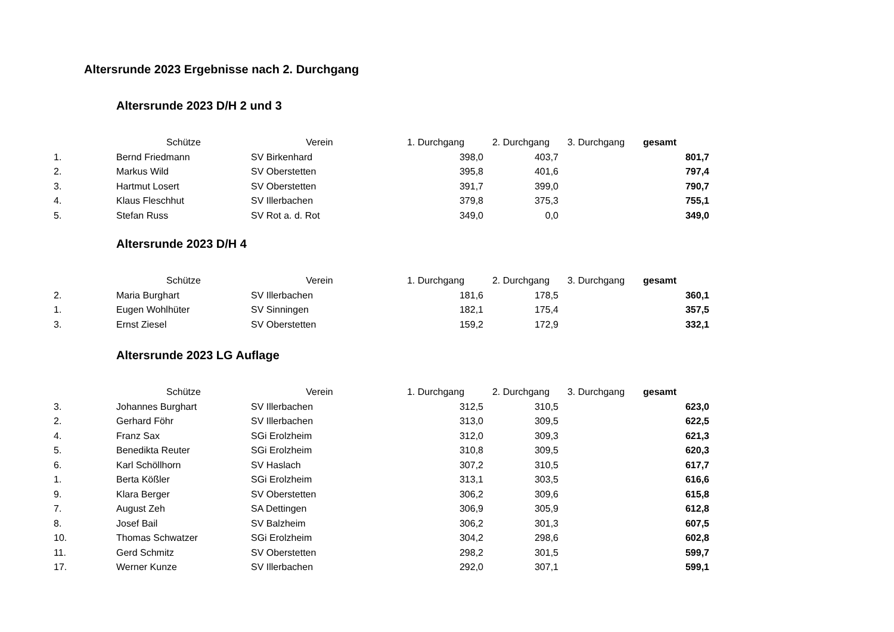Altersrunde 2023 Ergebnisse nach 2. Durchgang
Altersrunde 2023 D/H 2 und 3
| | Schütze | Verein | 1. Durchgang | 2. Durchgang | 3. Durchgang | gesamt |
| --- | --- | --- | --- | --- | --- | --- |
| 1. | Bernd Friedmann | SV Birkenhard | 398,0 | 403,7 | | 801,7 |
| 2. | Markus Wild | SV Oberstetten | 395,8 | 401,6 | | 797,4 |
| 3. | Hartmut Losert | SV Oberstetten | 391,7 | 399,0 | | 790,7 |
| 4. | Klaus Fleschhut | SV Illerbachen | 379,8 | 375,3 | | 755,1 |
| 5. | Stefan Russ | SV Rot a. d. Rot | 349,0 | 0,0 | | 349,0 |
Altersrunde 2023 D/H 4
| | Schütze | Verein | 1. Durchgang | 2. Durchgang | 3. Durchgang | gesamt |
| --- | --- | --- | --- | --- | --- | --- |
| 2. | Maria Burghart | SV Illerbachen | 181,6 | 178,5 | | 360,1 |
| 1. | Eugen Wohlhüter | SV Sinningen | 182,1 | 175,4 | | 357,5 |
| 3. | Ernst Ziesel | SV Oberstetten | 159,2 | 172,9 | | 332,1 |
Altersrunde 2023 LG Auflage
| | Schütze | Verein | 1. Durchgang | 2. Durchgang | 3. Durchgang | gesamt |
| --- | --- | --- | --- | --- | --- | --- |
| 3. | Johannes Burghart | SV Illerbachen | 312,5 | 310,5 | | 623,0 |
| 2. | Gerhard Föhr | SV Illerbachen | 313,0 | 309,5 | | 622,5 |
| 4. | Franz Sax | SGi Erolzheim | 312,0 | 309,3 | | 621,3 |
| 5. | Benedikta Reuter | SGi Erolzheim | 310,8 | 309,5 | | 620,3 |
| 6. | Karl Schöllhorn | SV Haslach | 307,2 | 310,5 | | 617,7 |
| 1. | Berta Kößler | SGi Erolzheim | 313,1 | 303,5 | | 616,6 |
| 9. | Klara Berger | SV Oberstetten | 306,2 | 309,6 | | 615,8 |
| 7. | August Zeh | SA Dettingen | 306,9 | 305,9 | | 612,8 |
| 8. | Josef Bail | SV Balzheim | 306,2 | 301,3 | | 607,5 |
| 10. | Thomas Schwatzer | SGi Erolzheim | 304,2 | 298,6 | | 602,8 |
| 11. | Gerd Schmitz | SV Oberstetten | 298,2 | 301,5 | | 599,7 |
| 17. | Werner Kunze | SV Illerbachen | 292,0 | 307,1 | | 599,1 |